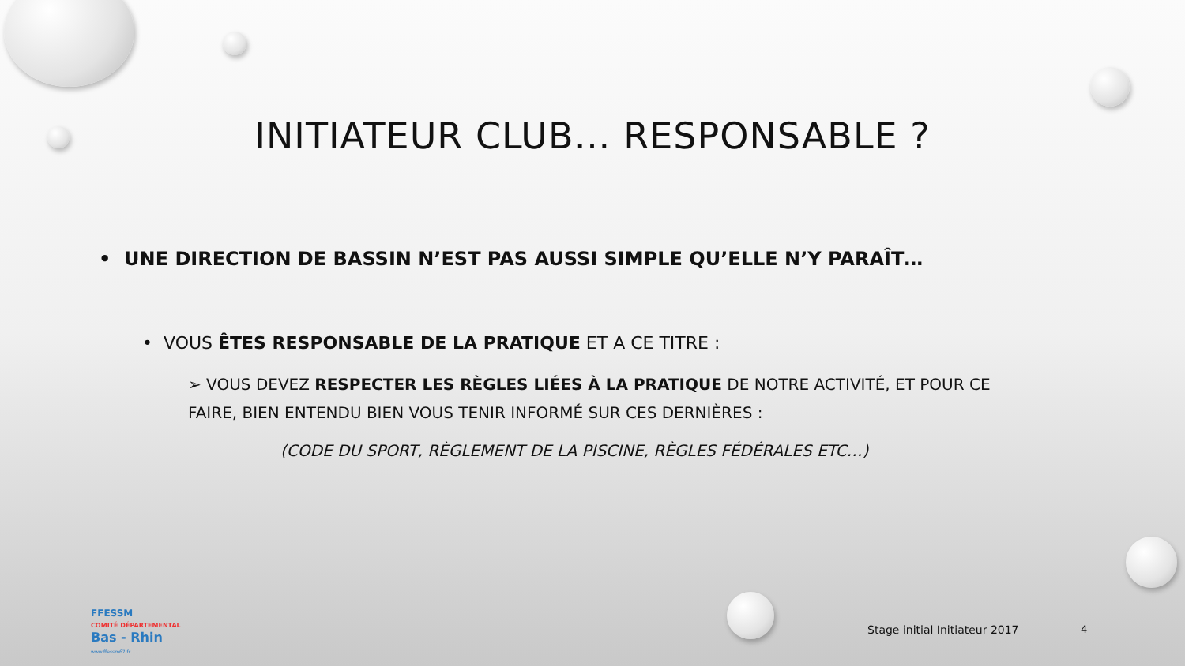INITIATEUR CLUB… RESPONSABLE ?
• UNE DIRECTION DE BASSIN N’EST PAS AUSSI SIMPLE QU’ELLE N’Y PARAÎT…
• VOUS ÊTES RESPONSABLE DE LA PRATIQUE ET A CE TITRE :
➢ VOUS DEVEZ RESPECTER LES RÈGLES LIÉES À LA PRATIQUE DE NOTRE ACTIVITÉ, ET POUR CE FAIRE, BIEN ENTENDU BIEN VOUS TENIR INFORMÉ SUR CES DERNIÈRES :
(CODE DU SPORT, RÈGLEMENT DE LA PISCINE, RÈGLES FÉDÉRALES ETC…)
FFESSM
COMITÉ DÉPARTEMENTAL
Bas - Rhin
www.ffessm67.fr
Stage initial Initiateur 2017 4